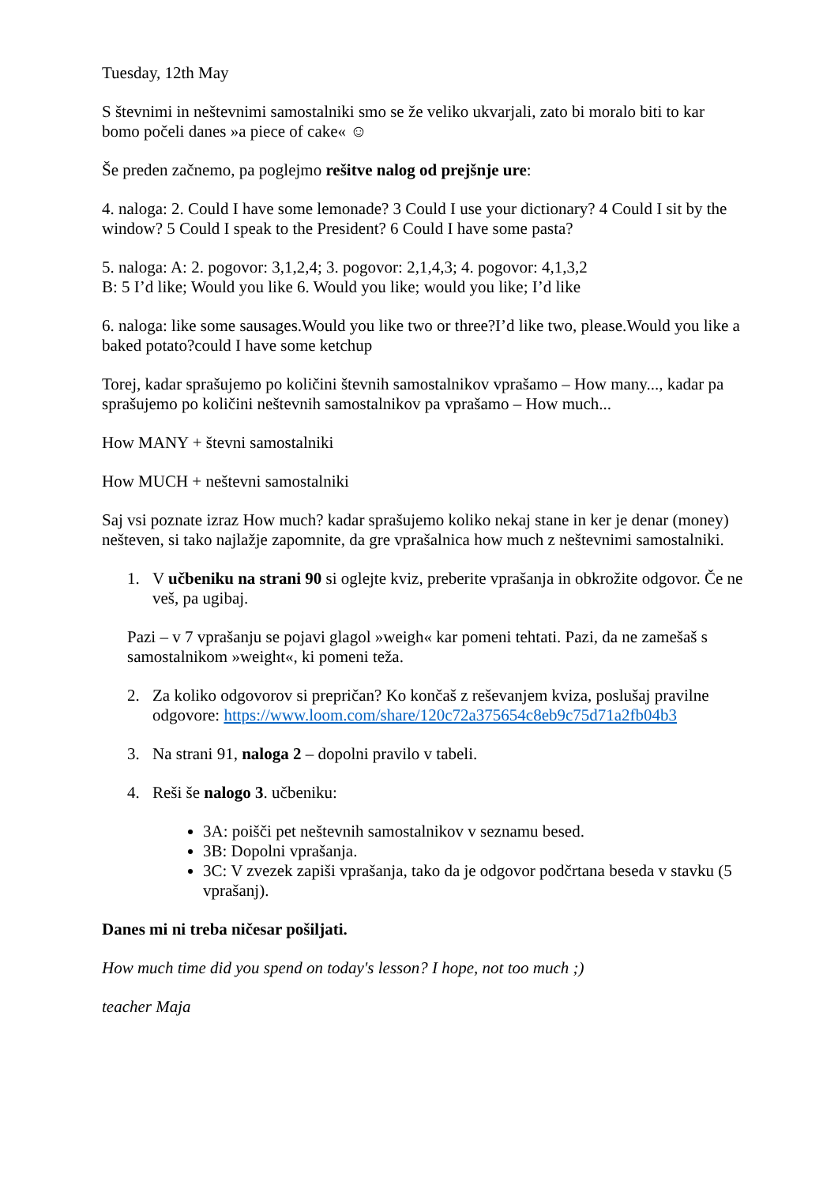Tuesday, 12th May
S števnimi in neštevnimi samostalniki smo se že veliko ukvarjali, zato bi moralo biti to kar bomo počeli danes »a piece of cake« ☺
Še preden začnemo, pa poglejmo rešitve nalog od prejšnje ure:
4. naloga: 2. Could I have some lemonade? 3 Could I use your dictionary? 4 Could I sit by the window? 5 Could I speak to the President? 6 Could I have some pasta?
5. naloga: A: 2. pogovor: 3,1,2,4; 3. pogovor: 2,1,4,3; 4. pogovor: 4,1,3,2
B: 5 I’d like; Would you like 6. Would you like; would you like; I’d like
6. naloga: like some sausages.Would you like two or three?I’d like two, please.Would you like a baked potato?could I have some ketchup
Torej, kadar sprašujemo po količini števnih samostalnikov vprašamo – How many..., kadar pa sprašujemo po količini neštevnih samostalnikov pa vprašamo – How much...
How MANY + števni samostalniki
How MUCH + neštevni samostalniki
Saj vsi poznate izraz How much? kadar sprašujemo koliko nekaj stane in ker je denar (money) nešteven, si tako najlažje zapomnite, da gre vprašalnica how much z neštevnimi samostalniki.
1. V učbeniku na strani 90 si oglejte kviz, preberite vprašanja in obkrožite odgovor. Če ne veš, pa ugibaj.
Pazi – v 7 vprašanju se pojavi glagol »weigh« kar pomeni tehtati. Pazi, da ne zamešaš s samostalnikom »weight«, ki pomeni teža.
2. Za koliko odgovorov si prepričan? Ko končaš z reševanjem kviza, poslušaj pravilne odgovore: https://www.loom.com/share/120c72a375654c8eb9c75d71a2fb04b3
3. Na strani 91, naloga 2 – dopolni pravilo v tabeli.
4. Reši še nalogo 3. učbeniku:
3A: poišči pet neštevnih samostalnikov v seznamu besed.
3B: Dopolni vprašanja.
3C: V zvezek zapiši vprašanja, tako da je odgovor podčrtana beseda v stavku (5 vprašanj).
Danes mi ni treba ničesar pošiljati.
How much time did you spend on today's lesson? I hope, not too much ;)
teacher Maja